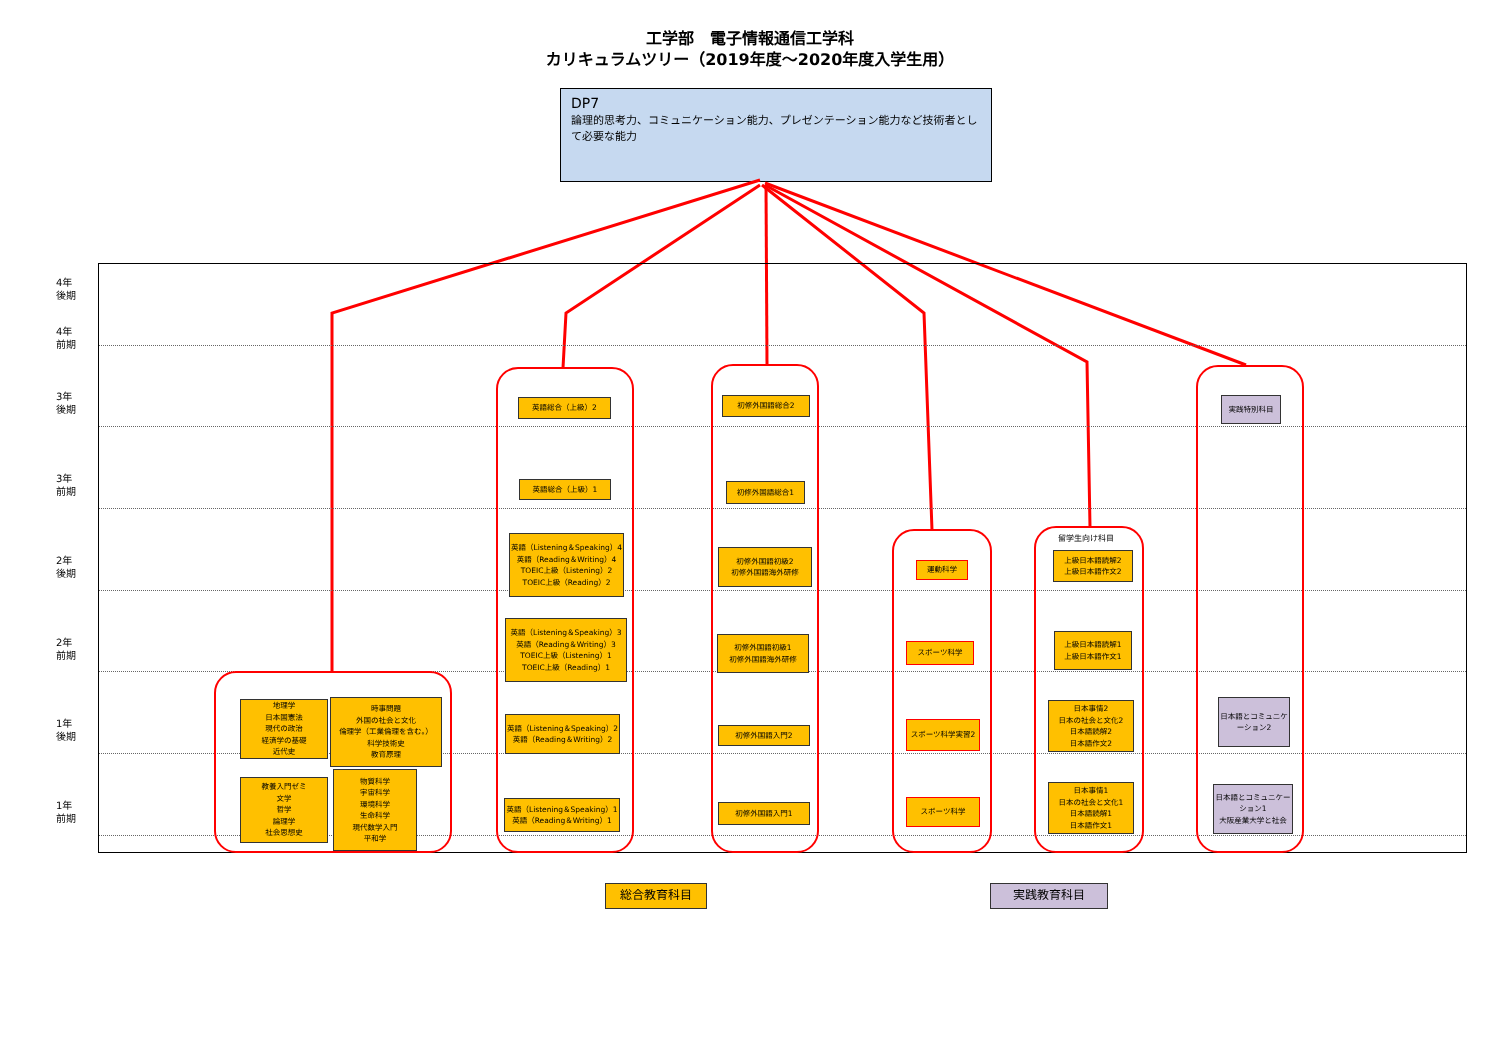工学部　電子情報通信工学科
カリキュラムツリー（2019年度～2020年度入学生用）
DP7
論理的思考力、コミュニケーション能力、プレゼンテーション能力など技術者として必要な能力
4年
後期
4年
前期
3年
後期
3年
前期
2年
後期
2年
前期
1年
後期
1年
前期
地理学
日本国憲法
現代の政治
経済学の基礎
近代史
時事問題
外国の社会と文化
倫理学（工業倫理を含む。）
科学技術史
教育原理
教養入門ゼミ
文学
哲学
論理学
社会思想史
物質科学
宇宙科学
環境科学
生命科学
現代数学入門
平和学
英語総合（上級）2
英語総合（上級）1
英語（Listening＆Speaking）4
英語（Reading＆Writing）4
TOEIC上級（Listening）2
TOEIC上級（Reading）2
英語（Listening＆Speaking）3
英語（Reading＆Writing）3
TOEIC上級（Listening）1
TOEIC上級（Reading）1
英語（Listening＆Speaking）2
英語（Reading＆Writing）2
英語（Listening＆Speaking）1
英語（Reading＆Writing）1
初修外国語総合2
初修外国語総合1
初修外国語初級2
初修外国語海外研修
初修外国語初級1
初修外国語海外研修
初修外国語入門2
初修外国語入門1
運動科学
スポーツ科学
スポーツ科学実習2
スポーツ科学
留学生向け科目
上級日本語読解2
上級日本語作文2
上級日本語読解1
上級日本語作文1
日本事情2
日本の社会と文化2
日本語読解2
日本語作文2
日本事情1
日本の社会と文化1
日本語読解1
日本語作文1
実践特別科目
日本語とコミュニケーション2
日本語とコミュニケーション1
大阪産業大学と社会
総合教育科目 実践教育科目